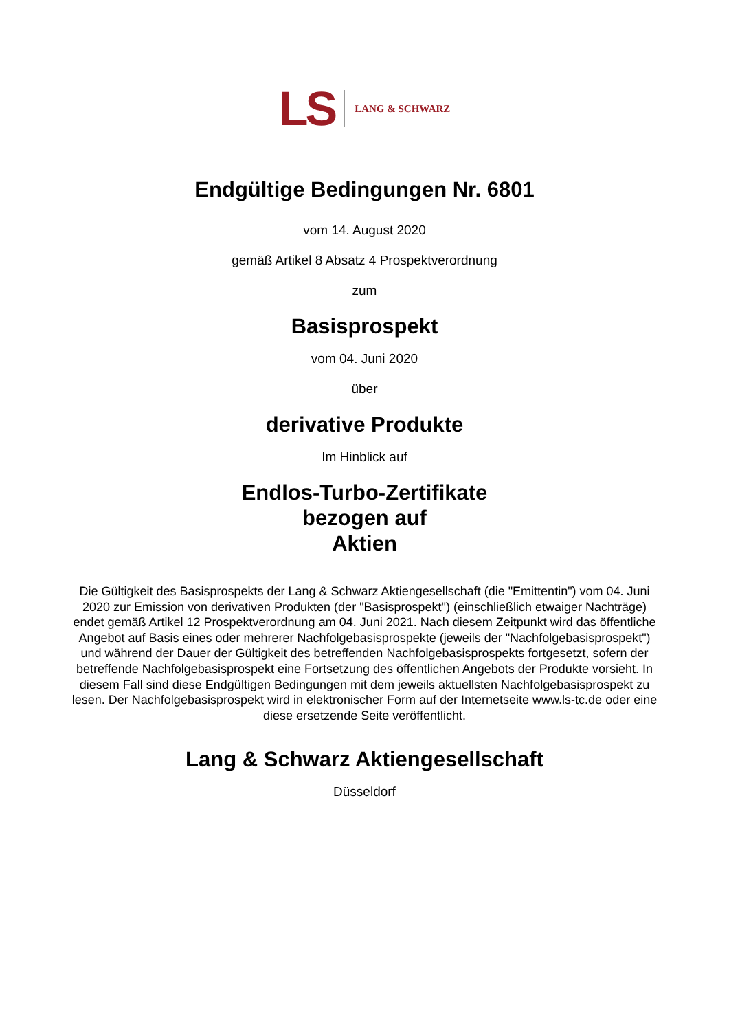LS LANG & SCHWARZ
Endgültige Bedingungen Nr. 6801
vom 14. August 2020
gemäß Artikel 8 Absatz 4 Prospektverordnung
zum
Basisprospekt
vom 04. Juni 2020
über
derivative Produkte
Im Hinblick auf
Endlos-Turbo-Zertifikate
bezogen auf
Aktien
Die Gültigkeit des Basisprospekts der Lang & Schwarz Aktiengesellschaft (die "Emittentin") vom 04. Juni 2020 zur Emission von derivativen Produkten (der "Basisprospekt") (einschließlich etwaiger Nachträge) endet gemäß Artikel 12 Prospektverordnung am 04. Juni 2021. Nach diesem Zeitpunkt wird das öffentliche Angebot auf Basis eines oder mehrerer Nachfolgebasisprospekte (jeweils der "Nachfolgebasisprospekt") und während der Dauer der Gültigkeit des betreffenden Nachfolgebasisprospekts fortgesetzt, sofern der betreffende Nachfolgebasisprospekt eine Fortsetzung des öffentlichen Angebots der Produkte vorsieht. In diesem Fall sind diese Endgültigen Bedingungen mit dem jeweils aktuellsten Nachfolgebasisprospekt zu lesen. Der Nachfolgebasisprospekt wird in elektronischer Form auf der Internetseite www.ls-tc.de oder eine diese ersetzende Seite veröffentlicht.
Lang & Schwarz Aktiengesellschaft
Düsseldorf